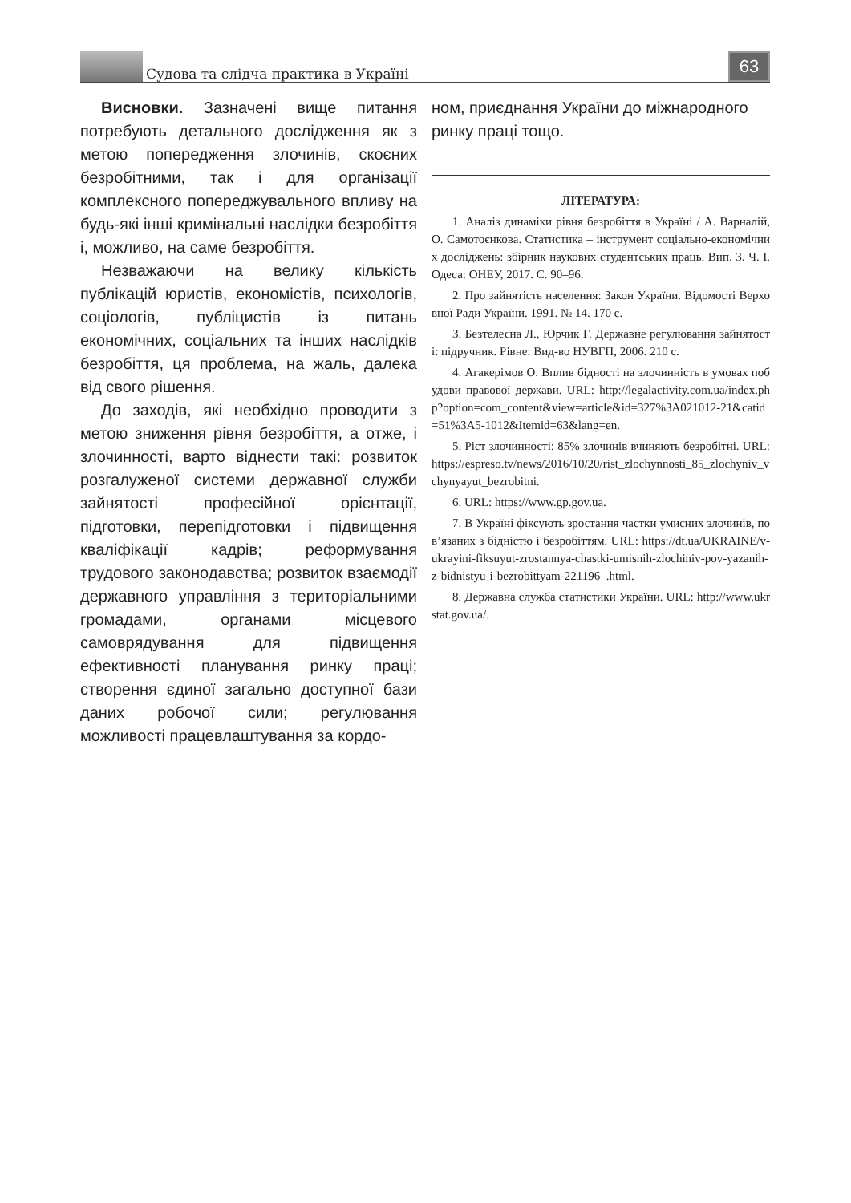Судова та слідча практика в Україні
63
Висновки. Зазначені вище питання потребують детального дослідження як з метою попередження злочинів, скоєних безробітними, так і для організації комплексного попереджувального впливу на будь-які інші кримінальні наслідки безробіття і, можливо, на саме безробіття.
Незважаючи на велику кількість публікацій юристів, економістів, психологів, соціологів, публіцистів із питань економічних, соціальних та інших наслідків безробіття, ця проблема, на жаль, далека від свого рішення.
До заходів, які необхідно проводити з метою зниження рівня безробіття, а отже, і злочинності, варто віднести такі: розвиток розгалуженої системи державної служби зайнятості професійної орієнтації, підготовки, перепідготовки і підвищення кваліфікації кадрів; реформування трудового законодавства; розвиток взаємодії державного управління з територіальними громадами, органами місцевого самоврядування для підвищення ефективності планування ринку праці; створення єдиної загально доступної бази даних робочої сили; регулювання можливості працевлаштування за кордо-
ном, приєднання України до міжнародного ринку праці тощо.
ЛІТЕРАТУРА:
1. Аналіз динаміки рівня безробіття в Україні / А. Варналій, О. Самотоєнкова. Статистика – інструмент соціально-економічних досліджень: збірник наукових студентських праць. Вип. 3. Ч. I. Одеса: ОНЕУ, 2017. С. 90–96.
2. Про зайнятість населення: Закон України. Відомості Верховної Ради України. 1991. № 14. 170 с.
3. Безтелесна Л., Юрчик Г. Державне регулювання зайнятості: підручник. Рівне: Вид-во НУВГП, 2006. 210 с.
4. Агакерімов О. Вплив бідності на злочинність в умовах побудови правової держави. URL: http://legalactivity.com.ua/index.php?option=com_content&view=article&id=327%3A021012-21&catid=51%3A5-1012&Itemid=63&lang=en.
5. Ріст злочинності: 85% злочинів вчиняють безробітні. URL: https://espreso.tv/news/2016/10/20/rist_zlochynnosti_85_zlochyniv_vchynyayut_bezrobitni.
6. URL: https://www.gp.gov.ua.
7. В Україні фіксують зростання частки умисних злочинів, пов’язаних з бідністю і безробіттям. URL: https://dt.ua/UKRAINE/v-ukrayini-fiksuyut-zrostannya-chastki-umisnih-zlochiniv-pov-yazanih-z-bidnistyu-i-bezrobittyam-221196_.html.
8. Державна служба статистики України. URL: http://www.ukrstat.gov.ua/.